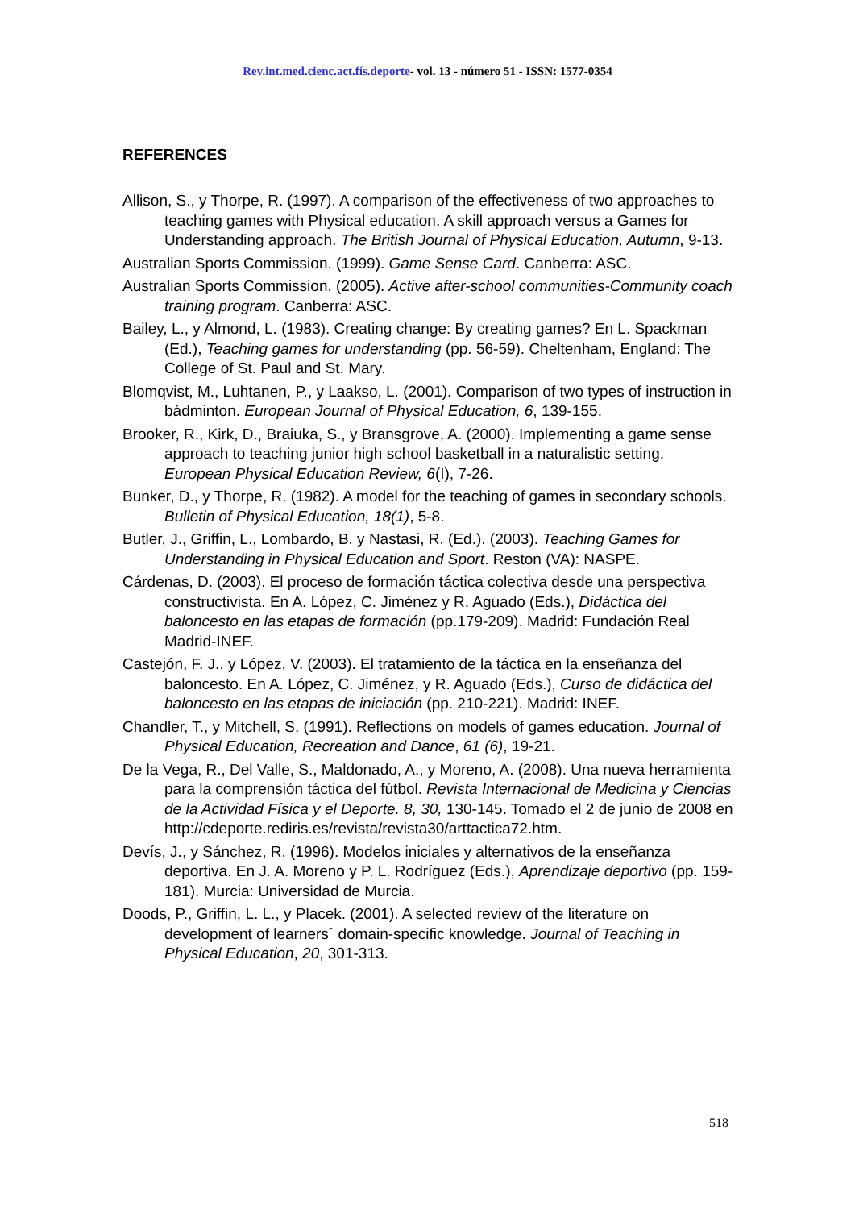Rev.int.med.cienc.act.fís.deporte- vol. 13 - número 51 - ISSN: 1577-0354
REFERENCES
Allison, S., y Thorpe, R. (1997). A comparison of the effectiveness of two approaches to teaching games with Physical education. A skill approach versus a Games for Understanding approach. The British Journal of Physical Education, Autumn, 9-13.
Australian Sports Commission. (1999). Game Sense Card. Canberra: ASC.
Australian Sports Commission. (2005). Active after-school communities-Community coach training program. Canberra: ASC.
Bailey, L., y Almond, L. (1983). Creating change: By creating games? En L. Spackman (Ed.), Teaching games for understanding (pp. 56-59). Cheltenham, England: The College of St. Paul and St. Mary.
Blomqvist, M., Luhtanen, P., y Laakso, L. (2001). Comparison of two types of instruction in bádminton. European Journal of Physical Education, 6, 139-155.
Brooker, R., Kirk, D., Braiuka, S., y Bransgrove, A. (2000). Implementing a game sense approach to teaching junior high school basketball in a naturalistic setting. European Physical Education Review, 6(I), 7-26.
Bunker, D., y Thorpe, R. (1982). A model for the teaching of games in secondary schools. Bulletin of Physical Education, 18(1), 5-8.
Butler, J., Griffin, L., Lombardo, B. y Nastasi, R. (Ed.). (2003). Teaching Games for Understanding in Physical Education and Sport. Reston (VA): NASPE.
Cárdenas, D. (2003). El proceso de formación táctica colectiva desde una perspectiva constructivista. En A. López, C. Jiménez y R. Aguado (Eds.), Didáctica del baloncesto en las etapas de formación (pp.179-209). Madrid: Fundación Real Madrid-INEF.
Castejón, F. J., y López, V. (2003). El tratamiento de la táctica en la enseñanza del baloncesto. En A. López, C. Jiménez, y R. Aguado (Eds.), Curso de didáctica del baloncesto en las etapas de iniciación (pp. 210-221). Madrid: INEF.
Chandler, T., y Mitchell, S. (1991). Reflections on models of games education. Journal of Physical Education, Recreation and Dance, 61 (6), 19-21.
De la Vega, R., Del Valle, S., Maldonado, A., y Moreno, A. (2008). Una nueva herramienta para la comprensión táctica del fútbol. Revista Internacional de Medicina y Ciencias de la Actividad Física y el Deporte. 8, 30, 130-145. Tomado el 2 de junio de 2008 en http://cdeporte.rediris.es/revista/revista30/arttactica72.htm.
Devís, J., y Sánchez, R. (1996). Modelos iniciales y alternativos de la enseñanza deportiva. En J. A. Moreno y P. L. Rodríguez (Eds.), Aprendizaje deportivo (pp. 159-181). Murcia: Universidad de Murcia.
Doods, P., Griffin, L. L., y Placek. (2001). A selected review of the literature on development of learners´ domain-specific knowledge. Journal of Teaching in Physical Education, 20, 301-313.
518